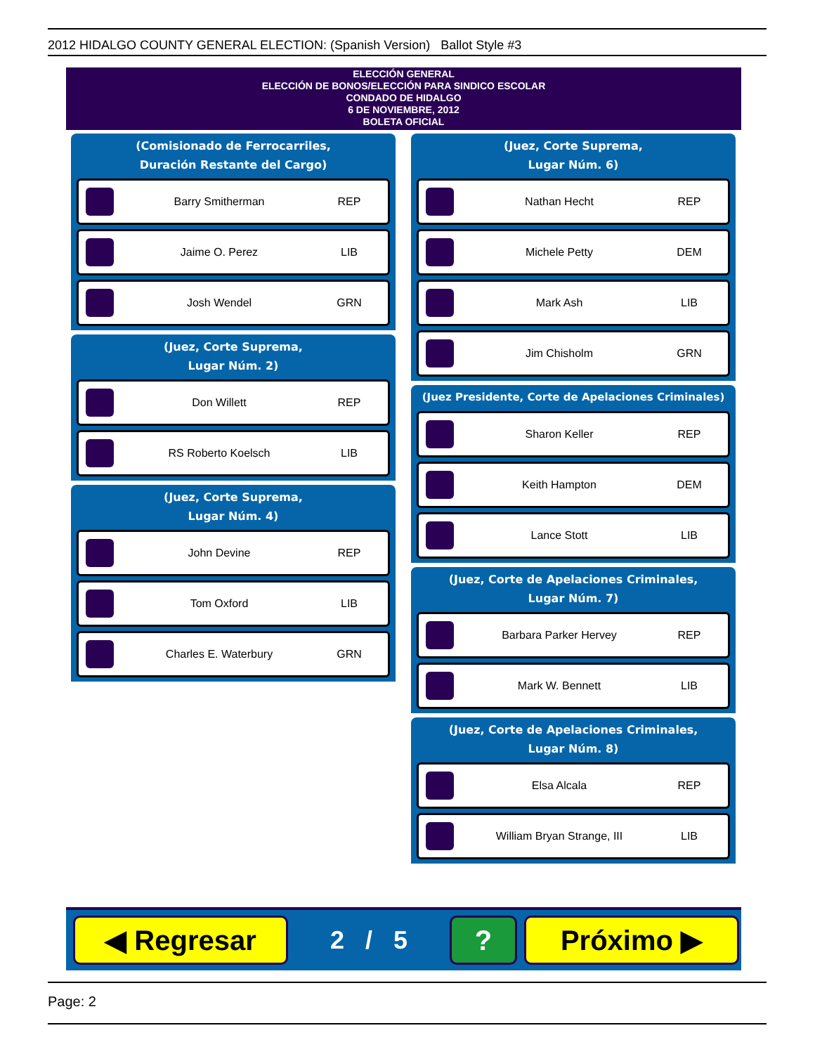2012 HIDALGO COUNTY GENERAL ELECTION: (Spanish Version) Ballot Style #3
ELECCIÓN GENERAL
ELECCIÓN DE BONOS/ELECCIÓN PARA SINDICO ESCOLAR
CONDADO DE HIDALGO
6 DE NOVIEMBRE, 2012
BOLETA OFICIAL
(Comisionado de Ferrocarriles,
Duración Restante del Cargo)
Barry Smitherman REP
Jaime O. Perez LIB
Josh Wendel GRN
(Juez, Corte Suprema,
Lugar Núm. 2)
Don Willett REP
RS Roberto Koelsch LIB
(Juez, Corte Suprema,
Lugar Núm. 4)
John Devine REP
Tom Oxford LIB
Charles E. Waterbury GRN
(Juez, Corte Suprema,
Lugar Núm. 6)
Nathan Hecht REP
Michele Petty DEM
Mark Ash LIB
Jim Chisholm GRN
(Juez Presidente, Corte de Apelaciones Criminales)
Sharon Keller REP
Keith Hampton DEM
Lance Stott LIB
(Juez, Corte de Apelaciones Criminales,
Lugar Núm. 7)
Barbara Parker Hervey REP
Mark W. Bennett LIB
(Juez, Corte de Apelaciones Criminales,
Lugar Núm. 8)
Elsa Alcala REP
William Bryan Strange, III LIB
◀ Regresar
2 / 5
? Próximo ▶
Page: 2